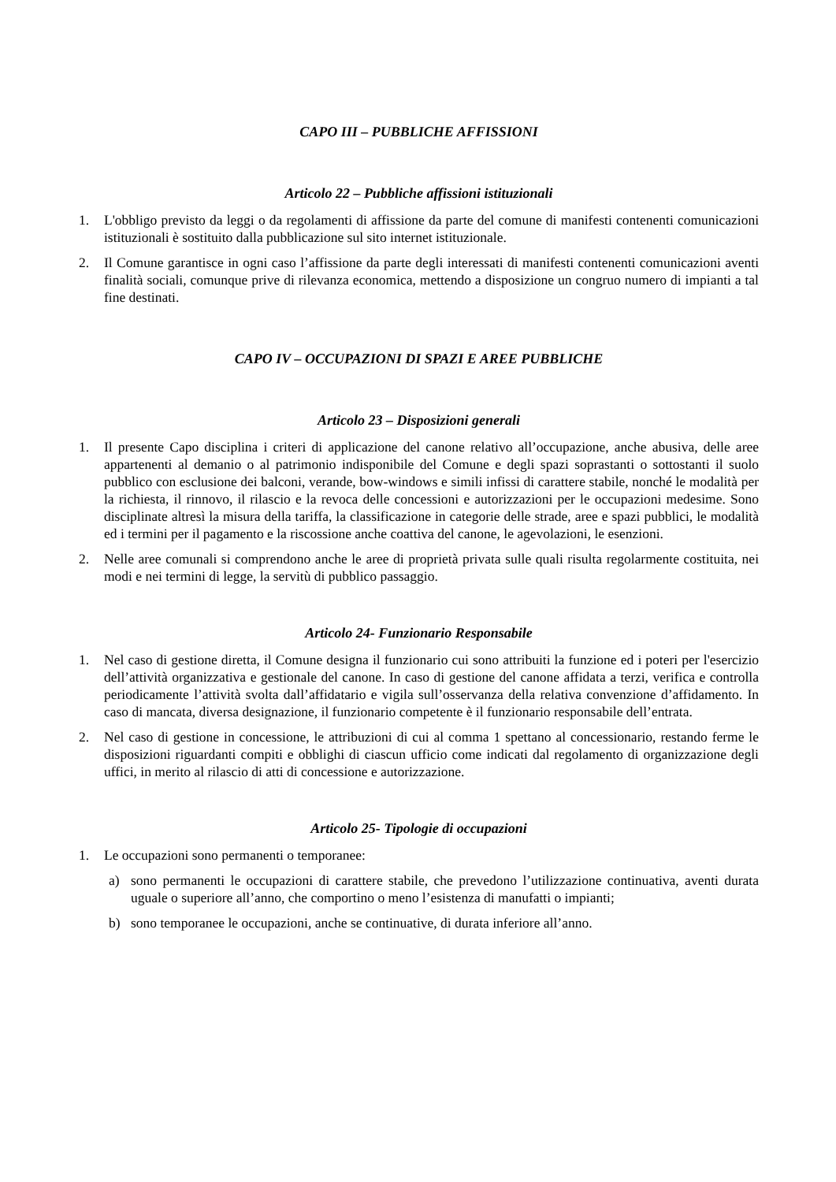CAPO III – PUBBLICHE AFFISSIONI
Articolo 22 – Pubbliche affissioni istituzionali
1. L'obbligo previsto da leggi o da regolamenti di affissione da parte del comune di manifesti contenenti comunicazioni istituzionali è sostituito dalla pubblicazione sul sito internet istituzionale.
2. Il Comune garantisce in ogni caso l’affissione da parte degli interessati di manifesti contenenti comunicazioni aventi finalità sociali, comunque prive di rilevanza economica, mettendo a disposizione un congruo numero di impianti a tal fine destinati.
CAPO IV – OCCUPAZIONI DI SPAZI E AREE PUBBLICHE
Articolo 23 – Disposizioni generali
1. Il presente Capo disciplina i criteri di applicazione del canone relativo all’occupazione, anche abusiva, delle aree appartenenti al demanio o al patrimonio indisponibile del Comune e degli spazi soprastanti o sottostanti il suolo pubblico con esclusione dei balconi, verande, bow-windows e simili infissi di carattere stabile, nonché le modalità per la richiesta, il rinnovo, il rilascio e la revoca delle concessioni e autorizzazioni per le occupazioni medesime. Sono disciplinate altresì la misura della tariffa, la classificazione in categorie delle strade, aree e spazi pubblici, le modalità ed i termini per il pagamento e la riscossione anche coattiva del canone, le agevolazioni, le esenzioni.
2. Nelle aree comunali si comprendono anche le aree di proprietà privata sulle quali risulta regolarmente costituita, nei modi e nei termini di legge, la servitù di pubblico passaggio.
Articolo 24- Funzionario Responsabile
1. Nel caso di gestione diretta, il Comune designa il funzionario cui sono attribuiti la funzione ed i poteri per l'esercizio dell’attività organizzativa e gestionale del canone. In caso di gestione del canone affidata a terzi, verifica e controlla periodicamente l’attività svolta dall’affidatario e vigila sull’osservanza della relativa convenzione d’affidamento. In caso di mancata, diversa designazione, il funzionario competente è il funzionario responsabile dell’entrata.
2. Nel caso di gestione in concessione, le attribuzioni di cui al comma 1 spettano al concessionario, restando ferme le disposizioni riguardanti compiti e obblighi di ciascun ufficio come indicati dal regolamento di organizzazione degli uffici, in merito al rilascio di atti di concessione e autorizzazione.
Articolo 25- Tipologie di occupazioni
1. Le occupazioni sono permanenti o temporanee:
a) sono permanenti le occupazioni di carattere stabile, che prevedono l’utilizzazione continuativa, aventi durata uguale o superiore all’anno, che comportino o meno l’esistenza di manufatti o impianti;
b) sono temporanee le occupazioni, anche se continuative, di durata inferiore all’anno.